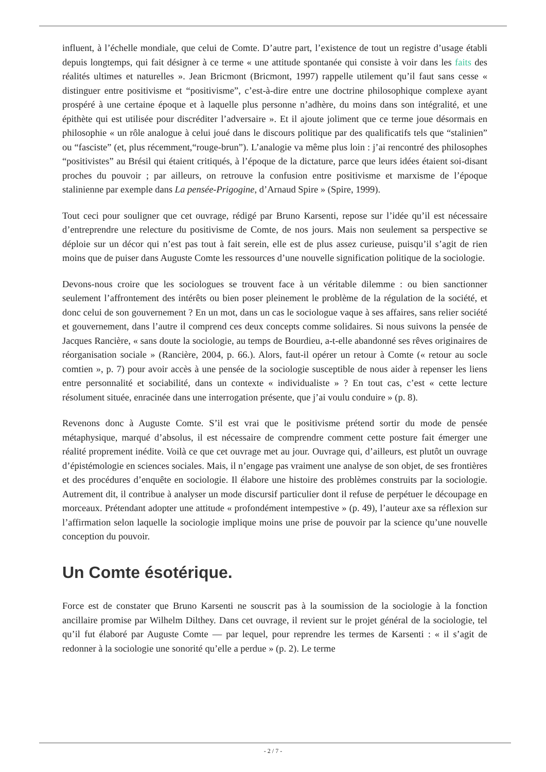influent, à l’échelle mondiale, que celui de Comte. D’autre part, l’existence de tout un registre d’usage établi depuis longtemps, qui fait désigner à ce terme « une attitude spontanée qui consiste à voir dans les faits des réalités ultimes et naturelles ». Jean Bricmont (Bricmont, 1997) rappelle utilement qu’il faut sans cesse « distinguer entre positivisme et “positivisme”, c’est-à-dire entre une doctrine philosophique complexe ayant prospéré à une certaine époque et à laquelle plus personne n’adhère, du moins dans son intégralité, et une épithète qui est utilisée pour discréditer l’adversaire ». Et il ajoute joliment que ce terme joue désormais en philosophie « un rôle analogue à celui joué dans le discours politique par des qualificatifs tels que “stalinien” ou “fasciste” (et, plus récemment,“rouge-brun”). L’analogie va même plus loin : j’ai rencontré des philosophes “positivistes” au Brésil qui étaient critiqués, à l’époque de la dictature, parce que leurs idées étaient soi-disant proches du pouvoir ; par ailleurs, on retrouve la confusion entre positivisme et marxisme de l’époque stalinienne par exemple dans La pensée-Prigogine, d’Arnaud Spire » (Spire, 1999).
Tout ceci pour souligner que cet ouvrage, rédigé par Bruno Karsenti, repose sur l’idée qu’il est nécessaire d’entreprendre une relecture du positivisme de Comte, de nos jours. Mais non seulement sa perspective se déploie sur un décor qui n’est pas tout à fait serein, elle est de plus assez curieuse, puisqu’il s’agit de rien moins que de puiser dans Auguste Comte les ressources d’une nouvelle signification politique de la sociologie.
Devons-nous croire que les sociologues se trouvent face à un véritable dilemme : ou bien sanctionner seulement l’affrontement des intérêts ou bien poser pleinement le problème de la régulation de la société, et donc celui de son gouvernement ? En un mot, dans un cas le sociologue vaque à ses affaires, sans relier société et gouvernement, dans l’autre il comprend ces deux concepts comme solidaires. Si nous suivons la pensée de Jacques Rancière, « sans doute la sociologie, au temps de Bourdieu, a-t-elle abandonné ses rêves originaires de réorganisation sociale » (Rancière, 2004, p. 66.). Alors, faut-il opérer un retour à Comte (« retour au socle comtien », p. 7) pour avoir accès à une pensée de la sociologie susceptible de nous aider à repenser les liens entre personnalité et sociabilité, dans un contexte « individualiste » ? En tout cas, c’est « cette lecture résolument située, enracinée dans une interrogation présente, que j’ai voulu conduire » (p. 8).
Revenons donc à Auguste Comte. S’il est vrai que le positivisme prétend sortir du mode de pensée métaphysique, marqué d’absolus, il est nécessaire de comprendre comment cette posture fait émerger une réalité proprement inédite. Voilà ce que cet ouvrage met au jour. Ouvrage qui, d’ailleurs, est plutôt un ouvrage d’épistémologie en sciences sociales. Mais, il n’engage pas vraiment une analyse de son objet, de ses frontières et des procédures d’enquête en sociologie. Il élabore une histoire des problèmes construits par la sociologie. Autrement dit, il contribue à analyser un mode discursif particulier dont il refuse de perpétuer le découpage en morceaux. Prétendant adopter une attitude « profondément intempestive » (p. 49), l’auteur axe sa réflexion sur l’affirmation selon laquelle la sociologie implique moins une prise de pouvoir par la science qu’une nouvelle conception du pouvoir.
Un Comte ésotérique.
Force est de constater que Bruno Karsenti ne souscrit pas à la soumission de la sociologie à la fonction ancillaire promise par Wilhelm Dilthey. Dans cet ouvrage, il revient sur le projet général de la sociologie, tel qu’il fut élaboré par Auguste Comte — par lequel, pour reprendre les termes de Karsenti : « il s’agit de redonner à la sociologie une sonorité qu’elle a perdue » (p. 2). Le terme
- 2 / 7 -